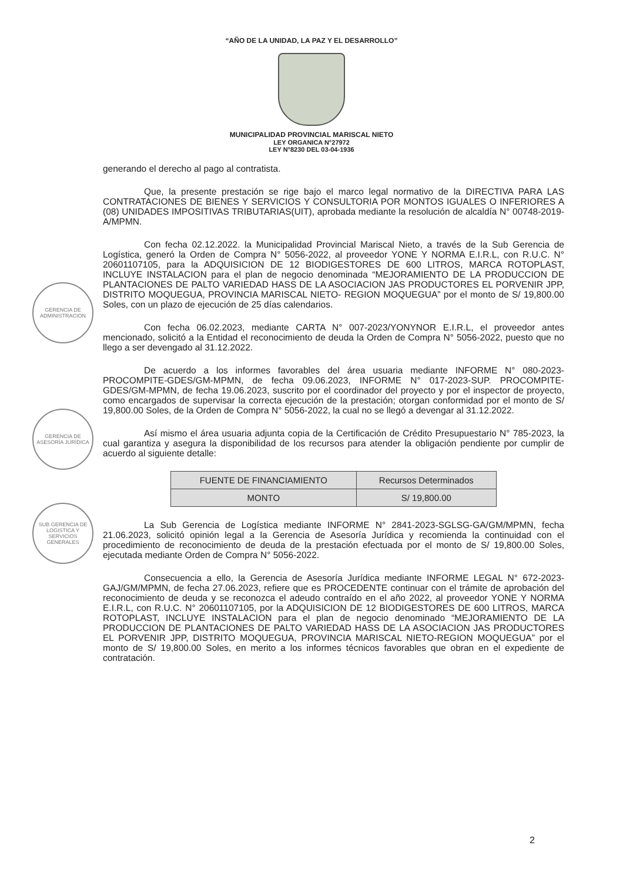GERENCIA DE ADMINISTRACION
GERENCIA DE ASESORÍA JURÍDICA
SUB GERENCIA DE LOGISTICA Y SERVICIOS GENERALES
“AÑO DE LA UNIDAD, LA PAZ Y EL DESARROLLO”
MUNICIPALIDAD PROVINCIAL MARISCAL NIETO
LEY ORGANICA N°27972
LEY N°8230 DEL 03-04-1936
generando el derecho al pago al contratista.
Que, la presente prestación se rige bajo el marco legal normativo de la DIRECTIVA PARA LAS CONTRATACIONES DE BIENES Y SERVICIOS Y CONSULTORIA POR MONTOS IGUALES O INFERIORES A (08) UNIDADES IMPOSITIVAS TRIBUTARIAS(UIT), aprobada mediante la resolución de alcaldía N° 00748-2019-A/MPMN.
Con fecha 02.12.2022. la Municipalidad Provincial Mariscal Nieto, a través de la Sub Gerencia de Logística, generó la Orden de Compra N° 5056-2022, al proveedor YONE Y NORMA E.I.R.L, con R.U.C. N° 20601107105, para la ADQUISICION DE 12 BIODIGESTORES DE 600 LITROS, MARCA ROTOPLAST, INCLUYE INSTALACION para el plan de negocio denominada “MEJORAMIENTO DE LA PRODUCCION DE PLANTACIONES DE PALTO VARIEDAD HASS DE LA ASOCIACION JAS PRODUCTORES EL PORVENIR JPP, DISTRITO MOQUEGUA, PROVINCIA MARISCAL NIETO- REGION MOQUEGUA” por el monto de S/ 19,800.00 Soles, con un plazo de ejecución de 25 días calendarios.
Con fecha 06.02.2023, mediante CARTA N° 007-2023/YONYNOR E.I.R.L, el proveedor antes mencionado, solicitó a la Entidad el reconocimiento de deuda la Orden de Compra N° 5056-2022, puesto que no llego a ser devengado al 31.12.2022.
De acuerdo a los informes favorables del área usuaria mediante INFORME N° 080-2023-PROCOMPITE-GDES/GM-MPMN, de fecha 09.06.2023, INFORME N° 017-2023-SUP. PROCOMPITE-GDES/GM-MPMN, de fecha 19.06.2023, suscrito por el coordinador del proyecto y por el inspector de proyecto, como encargados de supervisar la correcta ejecución de la prestación; otorgan conformidad por el monto de S/ 19,800.00 Soles, de la Orden de Compra N° 5056-2022, la cual no se llegó a devengar al 31.12.2022.
Así mismo el área usuaria adjunta copia de la Certificación de Crédito Presupuestario N° 785-2023, la cual garantiza y asegura la disponibilidad de los recursos para atender la obligación pendiente por cumplir de acuerdo al siguiente detalle:
| FUENTE DE FINANCIAMIENTO | Recursos Determinados |
| MONTO | S/ 19,800.00 |
La Sub Gerencia de Logística mediante INFORME N° 2841-2023-SGLSG-GA/GM/MPMN, fecha 21.06.2023, solicitó opinión legal a la Gerencia de Asesoría Jurídica y recomienda la continuidad con el procedimiento de reconocimiento de deuda de la prestación efectuada por el monto de S/ 19,800.00 Soles, ejecutada mediante Orden de Compra N° 5056-2022.
Consecuencia a ello, la Gerencia de Asesoría Jurídica mediante INFORME LEGAL N° 672-2023-GAJ/GM/MPMN, de fecha 27.06.2023, refiere que es PROCEDENTE continuar con el trámite de aprobación del reconocimiento de deuda y se reconozca el adeudo contraído en el año 2022, al proveedor YONE Y NORMA E.I.R.L, con R.U.C. N° 20601107105, por la ADQUISICION DE 12 BIODIGESTORES DE 600 LITROS, MARCA ROTOPLAST, INCLUYE INSTALACION para el plan de negocio denominado “MEJORAMIENTO DE LA PRODUCCION DE PLANTACIONES DE PALTO VARIEDAD HASS DE LA ASOCIACION JAS PRODUCTORES EL PORVENIR JPP, DISTRITO MOQUEGUA, PROVINCIA MARISCAL NIETO-REGION MOQUEGUA” por el monto de S/ 19,800.00 Soles, en merito a los informes técnicos favorables que obran en el expediente de contratación.
2